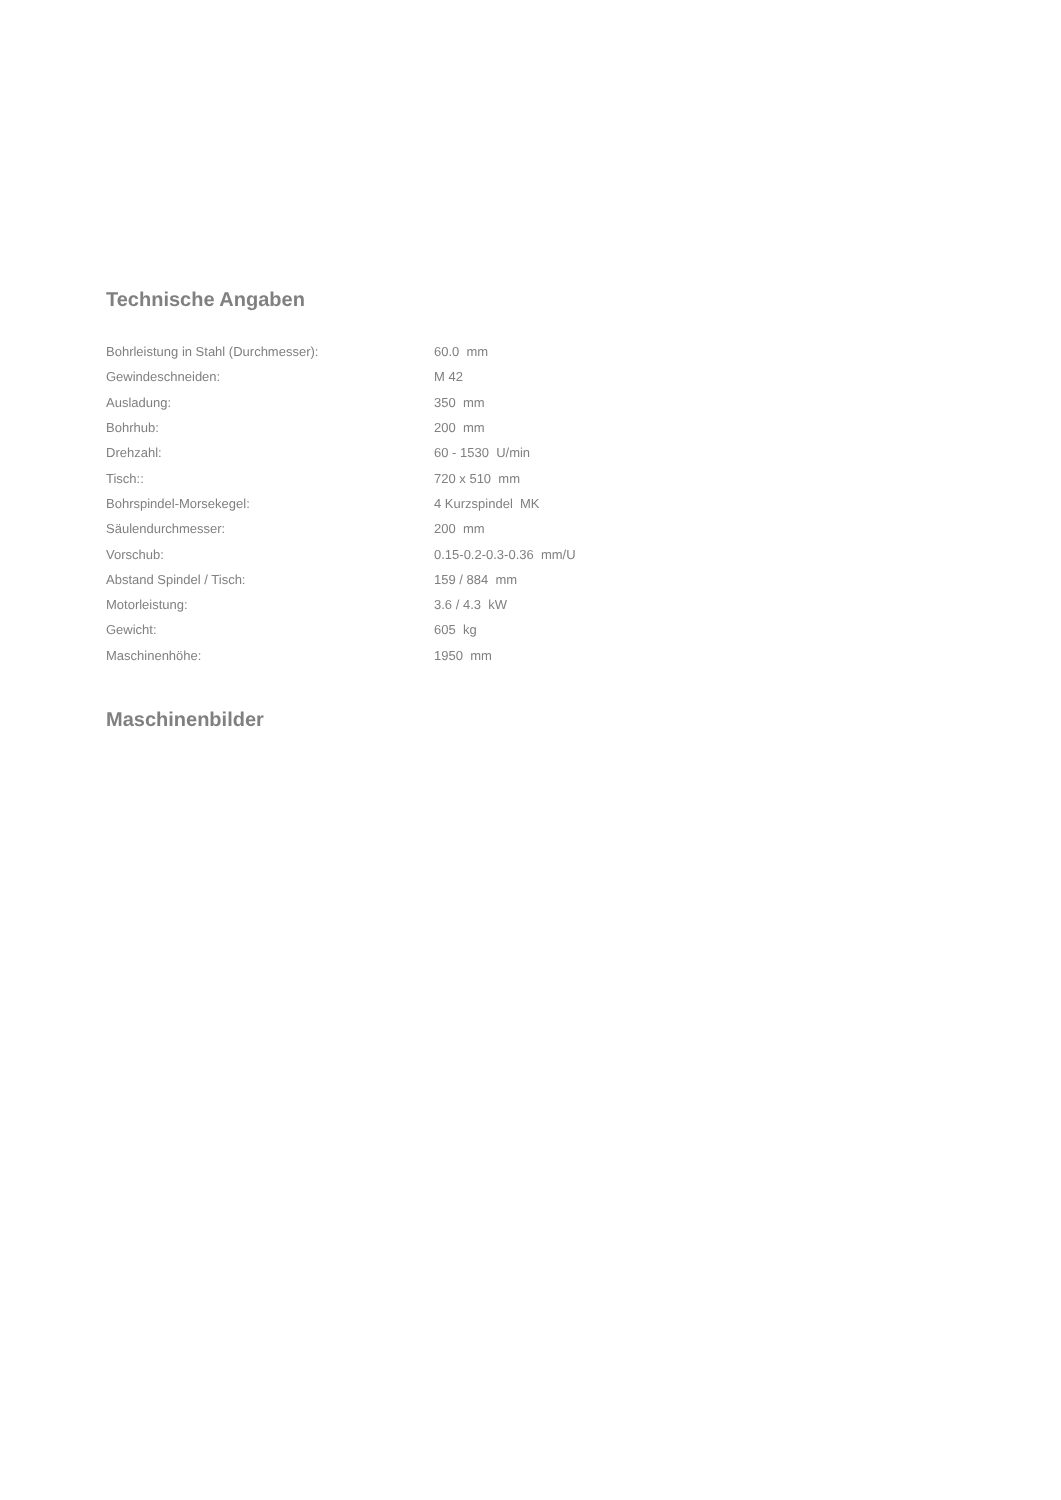Technische Angaben
| Bohrleistung in Stahl (Durchmesser): | 60.0 mm |
| Gewindeschneiden: | M 42 |
| Ausladung: | 350 mm |
| Bohrhub: | 200 mm |
| Drehzahl: | 60 - 1530 U/min |
| Tisch:: | 720 x 510 mm |
| Bohrspindel-Morsekegel: | 4 Kurzspindel MK |
| Säulendurchmesser: | 200 mm |
| Vorschub: | 0.15-0.2-0.3-0.36 mm/U |
| Abstand Spindel / Tisch: | 159 / 884 mm |
| Motorleistung: | 3.6 / 4.3 kW |
| Gewicht: | 605 kg |
| Maschinenhöhe: | 1950 mm |
Maschinenbilder